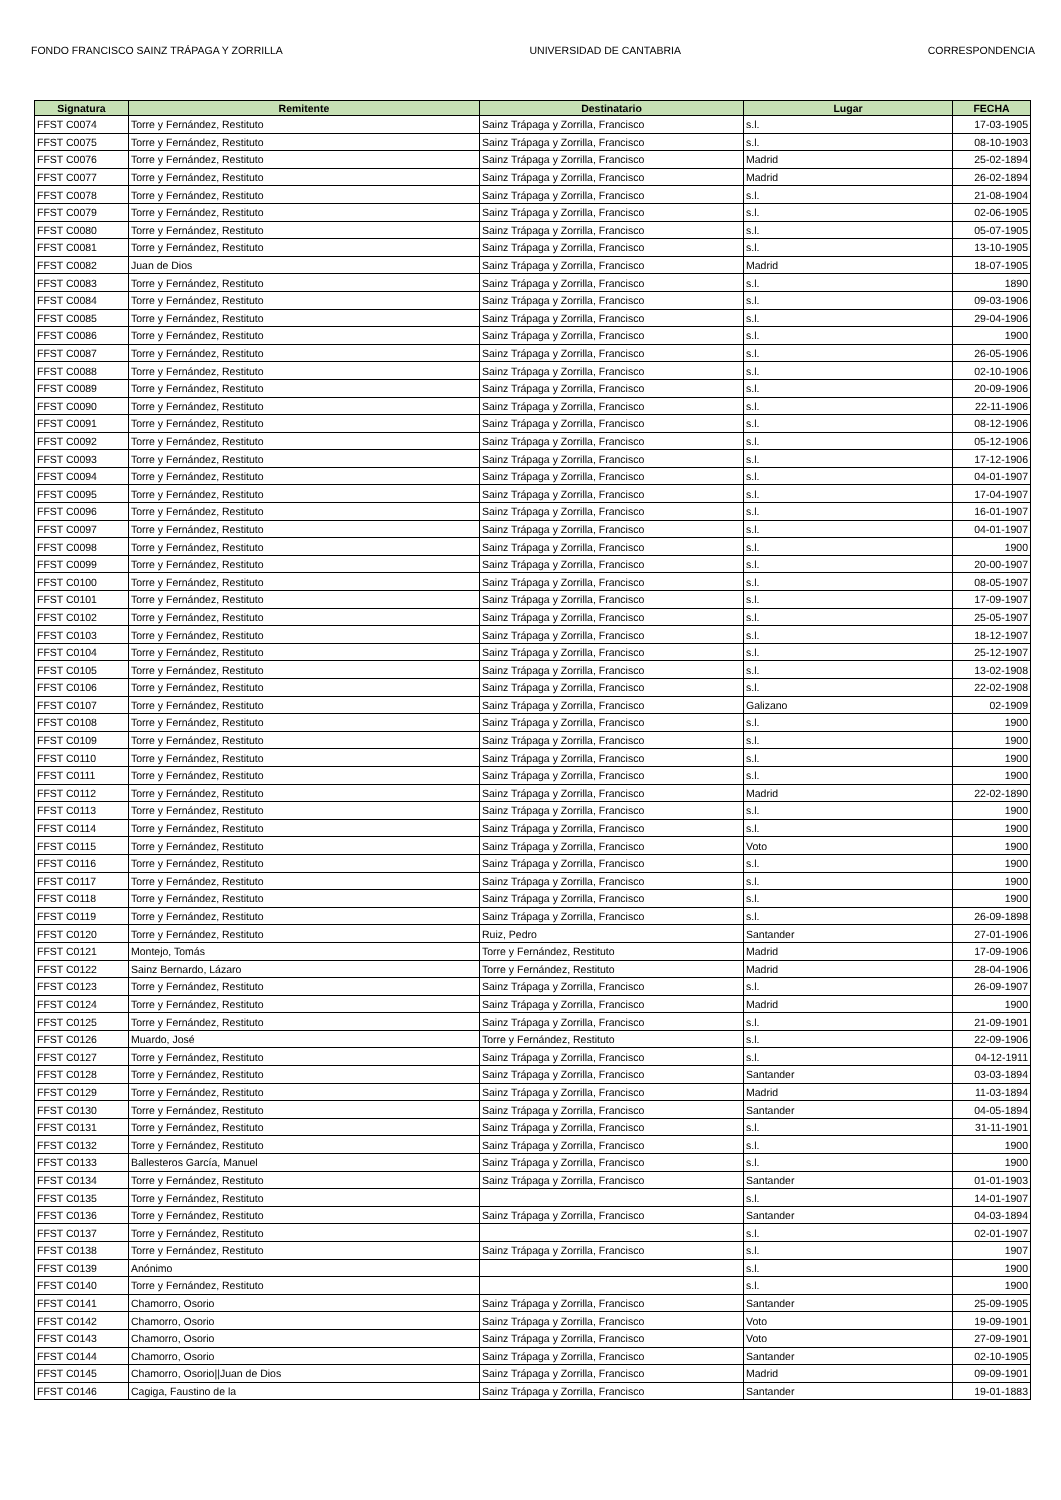FONDO FRANCISCO SAINZ TRÁPAGA Y ZORRILLA UNIVERSIDAD DE CANTABRIA CORRESPONDENCIA
| Signatura | Remitente | Destinatario | Lugar | FECHA |
| --- | --- | --- | --- | --- |
| FFST C0074 | Torre y Fernández, Restituto | Sainz Trápaga y Zorrilla, Francisco | s.l. | 17-03-1905 |
| FFST C0075 | Torre y Fernández, Restituto | Sainz Trápaga y Zorrilla, Francisco | s.l. | 08-10-1903 |
| FFST C0076 | Torre y Fernández, Restituto | Sainz Trápaga y Zorrilla, Francisco | Madrid | 25-02-1894 |
| FFST C0077 | Torre y Fernández, Restituto | Sainz Trápaga y Zorrilla, Francisco | Madrid | 26-02-1894 |
| FFST C0078 | Torre y Fernández, Restituto | Sainz Trápaga y Zorrilla, Francisco | s.l. | 21-08-1904 |
| FFST C0079 | Torre y Fernández, Restituto | Sainz Trápaga y Zorrilla, Francisco | s.l. | 02-06-1905 |
| FFST C0080 | Torre y Fernández, Restituto | Sainz Trápaga y Zorrilla, Francisco | s.l. | 05-07-1905 |
| FFST C0081 | Torre y Fernández, Restituto | Sainz Trápaga y Zorrilla, Francisco | s.l. | 13-10-1905 |
| FFST C0082 | Juan de Dios | Sainz Trápaga y Zorrilla, Francisco | Madrid | 18-07-1905 |
| FFST C0083 | Torre y Fernández, Restituto | Sainz Trápaga y Zorrilla, Francisco | s.l. | 1890 |
| FFST C0084 | Torre y Fernández, Restituto | Sainz Trápaga y Zorrilla, Francisco | s.l. | 09-03-1906 |
| FFST C0085 | Torre y Fernández, Restituto | Sainz Trápaga y Zorrilla, Francisco | s.l. | 29-04-1906 |
| FFST C0086 | Torre y Fernández, Restituto | Sainz Trápaga y Zorrilla, Francisco | s.l. | 1900 |
| FFST C0087 | Torre y Fernández, Restituto | Sainz Trápaga y Zorrilla, Francisco | s.l. | 26-05-1906 |
| FFST C0088 | Torre y Fernández, Restituto | Sainz Trápaga y Zorrilla, Francisco | s.l. | 02-10-1906 |
| FFST C0089 | Torre y Fernández, Restituto | Sainz Trápaga y Zorrilla, Francisco | s.l. | 20-09-1906 |
| FFST C0090 | Torre y Fernández, Restituto | Sainz Trápaga y Zorrilla, Francisco | s.l. | 22-11-1906 |
| FFST C0091 | Torre y Fernández, Restituto | Sainz Trápaga y Zorrilla, Francisco | s.l. | 08-12-1906 |
| FFST C0092 | Torre y Fernández, Restituto | Sainz Trápaga y Zorrilla, Francisco | s.l. | 05-12-1906 |
| FFST C0093 | Torre y Fernández, Restituto | Sainz Trápaga y Zorrilla, Francisco | s.l. | 17-12-1906 |
| FFST C0094 | Torre y Fernández, Restituto | Sainz Trápaga y Zorrilla, Francisco | s.l. | 04-01-1907 |
| FFST C0095 | Torre y Fernández, Restituto | Sainz Trápaga y Zorrilla, Francisco | s.l. | 17-04-1907 |
| FFST C0096 | Torre y Fernández, Restituto | Sainz Trápaga y Zorrilla, Francisco | s.l. | 16-01-1907 |
| FFST C0097 | Torre y Fernández, Restituto | Sainz Trápaga y Zorrilla, Francisco | s.l. | 04-01-1907 |
| FFST C0098 | Torre y Fernández, Restituto | Sainz Trápaga y Zorrilla, Francisco | s.l. | 1900 |
| FFST C0099 | Torre y Fernández, Restituto | Sainz Trápaga y Zorrilla, Francisco | s.l. | 20-00-1907 |
| FFST C0100 | Torre y Fernández, Restituto | Sainz Trápaga y Zorrilla, Francisco | s.l. | 08-05-1907 |
| FFST C0101 | Torre y Fernández, Restituto | Sainz Trápaga y Zorrilla, Francisco | s.l. | 17-09-1907 |
| FFST C0102 | Torre y Fernández, Restituto | Sainz Trápaga y Zorrilla, Francisco | s.l. | 25-05-1907 |
| FFST C0103 | Torre y Fernández, Restituto | Sainz Trápaga y Zorrilla, Francisco | s.l. | 18-12-1907 |
| FFST C0104 | Torre y Fernández, Restituto | Sainz Trápaga y Zorrilla, Francisco | s.l. | 25-12-1907 |
| FFST C0105 | Torre y Fernández, Restituto | Sainz Trápaga y Zorrilla, Francisco | s.l. | 13-02-1908 |
| FFST C0106 | Torre y Fernández, Restituto | Sainz Trápaga y Zorrilla, Francisco | s.l. | 22-02-1908 |
| FFST C0107 | Torre y Fernández, Restituto | Sainz Trápaga y Zorrilla, Francisco | Galizano | 02-1909 |
| FFST C0108 | Torre y Fernández, Restituto | Sainz Trápaga y Zorrilla, Francisco | s.l. | 1900 |
| FFST C0109 | Torre y Fernández, Restituto | Sainz Trápaga y Zorrilla, Francisco | s.l. | 1900 |
| FFST C0110 | Torre y Fernández, Restituto | Sainz Trápaga y Zorrilla, Francisco | s.l. | 1900 |
| FFST C0111 | Torre y Fernández, Restituto | Sainz Trápaga y Zorrilla, Francisco | s.l. | 1900 |
| FFST C0112 | Torre y Fernández, Restituto | Sainz Trápaga y Zorrilla, Francisco | Madrid | 22-02-1890 |
| FFST C0113 | Torre y Fernández, Restituto | Sainz Trápaga y Zorrilla, Francisco | s.l. | 1900 |
| FFST C0114 | Torre y Fernández, Restituto | Sainz Trápaga y Zorrilla, Francisco | s.l. | 1900 |
| FFST C0115 | Torre y Fernández, Restituto | Sainz Trápaga y Zorrilla, Francisco | Voto | 1900 |
| FFST C0116 | Torre y Fernández, Restituto | Sainz Trápaga y Zorrilla, Francisco | s.l. | 1900 |
| FFST C0117 | Torre y Fernández, Restituto | Sainz Trápaga y Zorrilla, Francisco | s.l. | 1900 |
| FFST C0118 | Torre y Fernández, Restituto | Sainz Trápaga y Zorrilla, Francisco | s.l. | 1900 |
| FFST C0119 | Torre y Fernández, Restituto | Sainz Trápaga y Zorrilla, Francisco | s.l. | 26-09-1898 |
| FFST C0120 | Torre y Fernández, Restituto | Ruiz, Pedro | Santander | 27-01-1906 |
| FFST C0121 | Montejo, Tomás | Torre y Fernández, Restituto | Madrid | 17-09-1906 |
| FFST C0122 | Sainz Bernardo, Lázaro | Torre y Fernández, Restituto | Madrid | 28-04-1906 |
| FFST C0123 | Torre y Fernández, Restituto | Sainz Trápaga y Zorrilla, Francisco | s.l. | 26-09-1907 |
| FFST C0124 | Torre y Fernández, Restituto | Sainz Trápaga y Zorrilla, Francisco | Madrid | 1900 |
| FFST C0125 | Torre y Fernández, Restituto | Sainz Trápaga y Zorrilla, Francisco | s.l. | 21-09-1901 |
| FFST C0126 | Muardo, José | Torre y Fernández, Restituto | s.l. | 22-09-1906 |
| FFST C0127 | Torre y Fernández, Restituto | Sainz Trápaga y Zorrilla, Francisco | s.l. | 04-12-1911 |
| FFST C0128 | Torre y Fernández, Restituto | Sainz Trápaga y Zorrilla, Francisco | Santander | 03-03-1894 |
| FFST C0129 | Torre y Fernández, Restituto | Sainz Trápaga y Zorrilla, Francisco | Madrid | 11-03-1894 |
| FFST C0130 | Torre y Fernández, Restituto | Sainz Trápaga y Zorrilla, Francisco | Santander | 04-05-1894 |
| FFST C0131 | Torre y Fernández, Restituto | Sainz Trápaga y Zorrilla, Francisco | s.l. | 31-11-1901 |
| FFST C0132 | Torre y Fernández, Restituto | Sainz Trápaga y Zorrilla, Francisco | s.l. | 1900 |
| FFST C0133 | Ballesteros García, Manuel | Sainz Trápaga y Zorrilla, Francisco | s.l. | 1900 |
| FFST C0134 | Torre y Fernández, Restituto | Sainz Trápaga y Zorrilla, Francisco | Santander | 01-01-1903 |
| FFST C0135 | Torre y Fernández, Restituto | | s.l. | 14-01-1907 |
| FFST C0136 | Torre y Fernández, Restituto | Sainz Trápaga y Zorrilla, Francisco | Santander | 04-03-1894 |
| FFST C0137 | Torre y Fernández, Restituto | | s.l. | 02-01-1907 |
| FFST C0138 | Torre y Fernández, Restituto | Sainz Trápaga y Zorrilla, Francisco | s.l. | 1907 |
| FFST C0139 | Anónimo | | s.l. | 1900 |
| FFST C0140 | Torre y Fernández, Restituto | | s.l. | 1900 |
| FFST C0141 | Chamorro, Osorio | Sainz Trápaga y Zorrilla, Francisco | Santander | 25-09-1905 |
| FFST C0142 | Chamorro, Osorio | Sainz Trápaga y Zorrilla, Francisco | Voto | 19-09-1901 |
| FFST C0143 | Chamorro, Osorio | Sainz Trápaga y Zorrilla, Francisco | Voto | 27-09-1901 |
| FFST C0144 | Chamorro, Osorio | Sainz Trápaga y Zorrilla, Francisco | Santander | 02-10-1905 |
| FFST C0145 | Chamorro, Osorio//Juan de Dios | Sainz Trápaga y Zorrilla, Francisco | Madrid | 09-09-1901 |
| FFST C0146 | Cagiga, Faustino de la | Sainz Trápaga y Zorrilla, Francisco | Santander | 19-01-1883 |